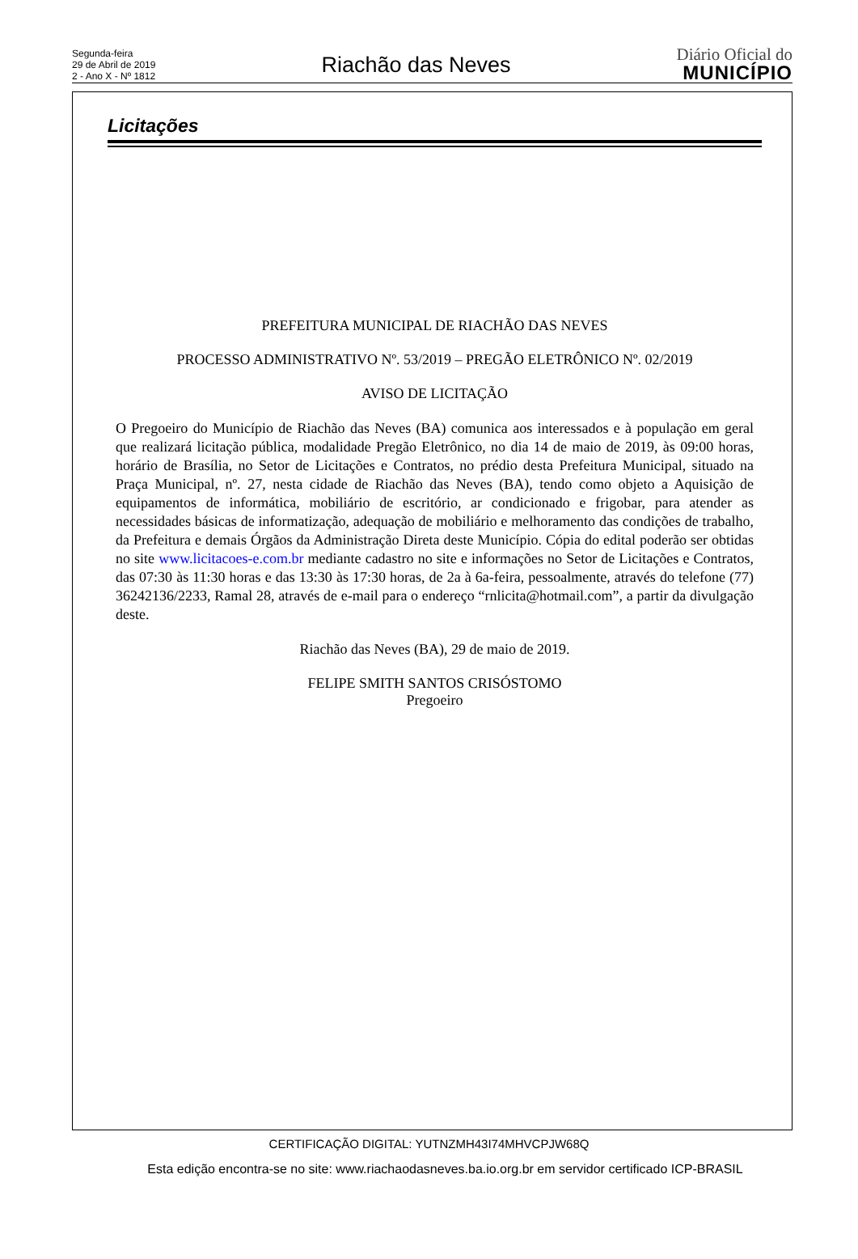Segunda-feira
29 de Abril de 2019
2 - Ano X - Nº 1812
Riachão das Neves
Diário Oficial do
MUNICÍPIO
Licitações
PREFEITURA MUNICIPAL DE RIACHÃO DAS NEVES
PROCESSO ADMINISTRATIVO Nº. 53/2019 – PREGÃO ELETRÔNICO Nº. 02/2019
AVISO DE LICITAÇÃO
O Pregoeiro do Município de Riachão das Neves (BA) comunica aos interessados e à população em geral que realizará licitação pública, modalidade Pregão Eletrônico, no dia 14 de maio de 2019, às 09:00 horas, horário de Brasília, no Setor de Licitações e Contratos, no prédio desta Prefeitura Municipal, situado na Praça Municipal, nº. 27, nesta cidade de Riachão das Neves (BA), tendo como objeto a Aquisição de equipamentos de informática, mobiliário de escritório, ar condicionado e frigobar, para atender as necessidades básicas de informatização, adequação de mobiliário e melhoramento das condições de trabalho, da Prefeitura e demais Órgãos da Administração Direta deste Município. Cópia do edital poderão ser obtidas no site www.licitacoes-e.com.br mediante cadastro no site e informações no Setor de Licitações e Contratos, das 07:30 às 11:30 horas e das 13:30 às 17:30 horas, de 2a à 6a-feira, pessoalmente, através do telefone (77) 36242136/2233, Ramal 28, através de e-mail para o endereço “rnlicita@hotmail.com”, a partir da divulgação deste.
Riachão das Neves (BA), 29 de maio de 2019.
FELIPE SMITH SANTOS CRISÓSTOMO
Pregoeiro
CERTIFICAÇÃO DIGITAL: YUTNZMH43I74MHVCPJW68Q
Esta edição encontra-se no site: www.riachaodasneves.ba.io.org.br em servidor certificado ICP-BRASIL